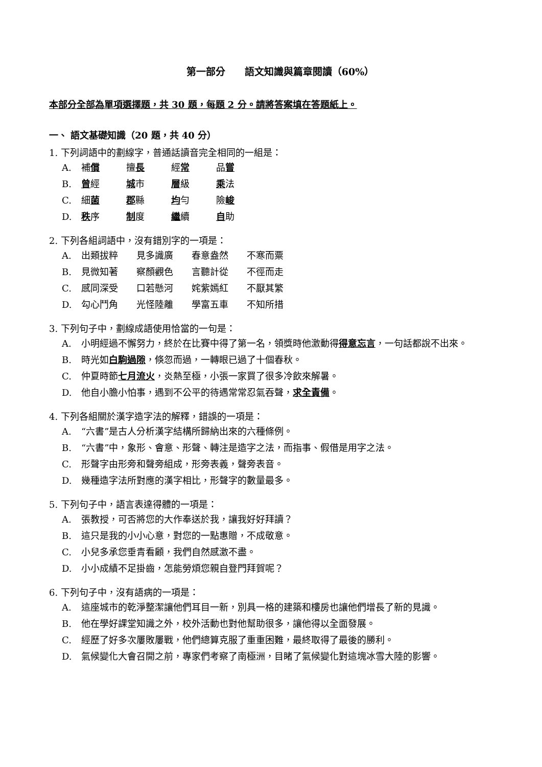第一部分　　語文知識與篇章閱讀（60%）
本部分全部為單項選擇題，共 30 題，每題 2 分。請將答案填在答題紙上。
一、 語文基礎知識（20 題，共 40 分）
1. 下列詞語中的劃線字，普通話讀音完全相同的一組是：
A. 補償 擅長 經常 品嘗
B. 曾經 城市 層級 乘法
C. 細菌 郡縣 均勻 險峻
D. 秩序 制度 繼續 自助
2. 下列各組詞語中，沒有錯別字的一項是：
A. 出類拔粹 見多識廣 春意盎然 不寒而粟
B. 見微知著 察顏觀色 言聽計從 不徑而走
C. 感同深受 口若懸河 姹紫嫣紅 不厭其繁
D. 勾心鬥角 光怪陸離 學富五車 不知所措
3. 下列句子中，劃線成語使用恰當的一句是：
A. 小明經過不懈努力，終於在比賽中得了第一名，領獎時他激動得得意忘言，一句話都說不出來。
B. 時光如白駒過隙，倏忽而過，一轉眼已過了十個春秋。
C. 仲夏時節七月流火，炎熱至極，小張一家買了很多冷飲來解暑。
D. 他自小膽小怕事，遇到不公平的待遇常常忍氣吞聲，求全責備。
4. 下列各組關於漢字造字法的解釋，錯誤的一項是：
A. “六書”是古人分析漢字結構所歸納出來的六種條例。
B. “六書”中，象形、會意、形聲、轉注是造字之法，而指事、假借是用字之法。
C. 形聲字由形旁和聲旁組成，形旁表義，聲旁表音。
D. 幾種造字法所對應的漢字相比，形聲字的數量最多。
5. 下列句子中，語言表達得體的一項是：
A. 張教授，可否將您的大作奉送於我，讓我好好拜讀？
B. 這只是我的小小心意，對您的一點惠贈，不成敬意。
C. 小兒多承您垂青看顧，我們自然感激不盡。
D. 小小成績不足掛齒，怎能勞煩您親自登門拜賀呢？
6. 下列句子中，沒有語病的一項是：
A. 這座城市的乾淨整潔讓他們耳目一新，別具一格的建築和樓房也讓他們增長了新的見識。
B. 他在學好課堂知識之外，校外活動也對他幫助很多，讓他得以全面發展。
C. 經歷了好多次屢敗屢戰，他們總算克服了重重困難，最終取得了最後的勝利。
D. 氣候變化大會召開之前，專家們考察了南極洲，目睹了氣候變化對這塊冰雪大陸的影響。